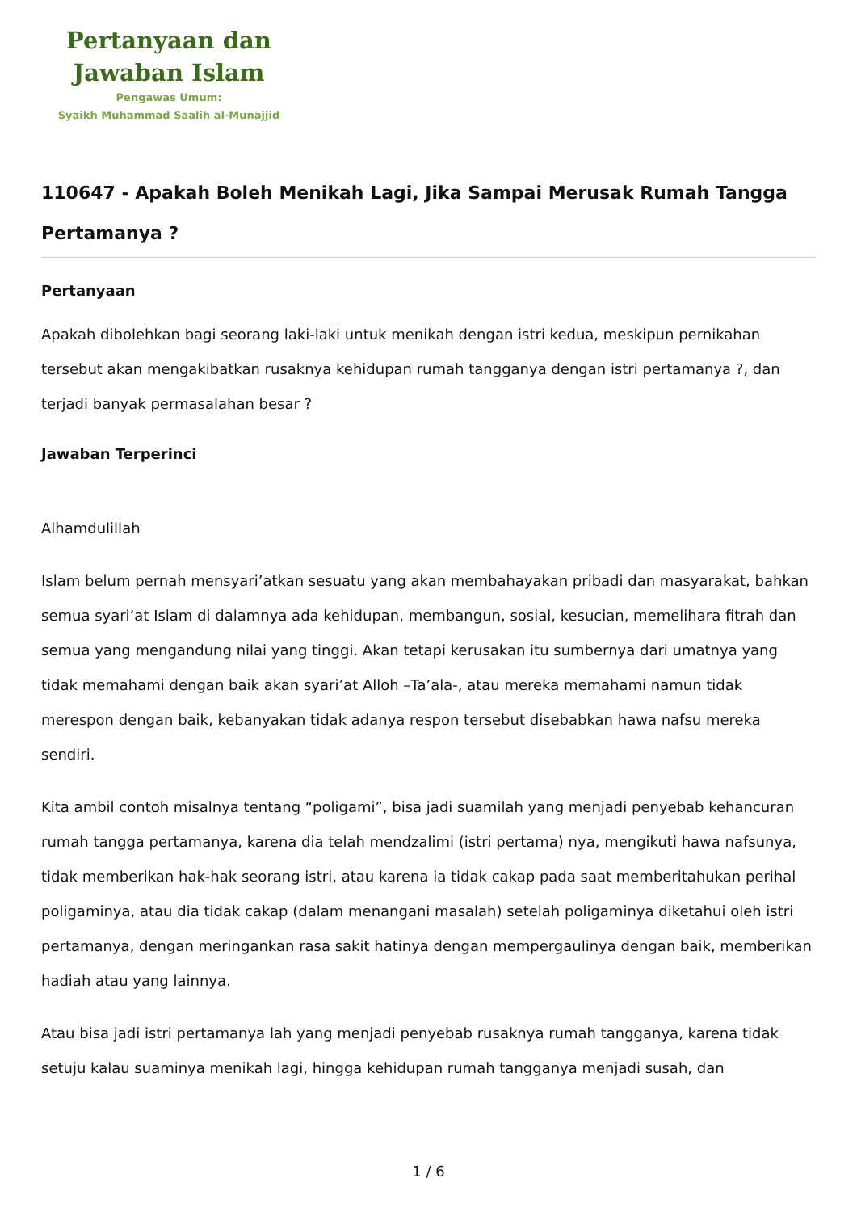Pertanyaan dan
Jawaban Islam
Pengawas Umum:
Syaikh Muhammad Saalih al-Munajjid
110647 - Apakah Boleh Menikah Lagi, Jika Sampai Merusak Rumah Tangga Pertamanya ?
Pertanyaan
Apakah dibolehkan bagi seorang laki-laki untuk menikah dengan istri kedua, meskipun pernikahan tersebut akan mengakibatkan rusaknya kehidupan rumah tangganya dengan istri pertamanya ?, dan terjadi banyak permasalahan besar ?
Jawaban Terperinci
Alhamdulillah
Islam belum pernah mensyari’atkan sesuatu yang akan membahayakan pribadi dan masyarakat, bahkan semua syari’at Islam di dalamnya ada kehidupan, membangun, sosial, kesucian, memelihara fitrah dan semua yang mengandung nilai yang tinggi. Akan tetapi kerusakan itu sumbernya dari umatnya yang tidak memahami dengan baik akan syari’at Alloh –Ta’ala-, atau mereka memahami namun tidak merespon dengan baik, kebanyakan tidak adanya respon tersebut disebabkan hawa nafsu mereka sendiri.
Kita ambil contoh misalnya tentang “poligami”, bisa jadi suamilah yang menjadi penyebab kehancuran rumah tangga pertamanya, karena dia telah mendzalimi (istri pertama) nya, mengikuti hawa nafsunya, tidak memberikan hak-hak seorang istri, atau karena ia tidak cakap pada saat memberitahukan perihal poligaminya, atau dia tidak cakap (dalam menangani masalah) setelah poligaminya diketahui oleh istri pertamanya, dengan meringankan rasa sakit hatinya dengan mempergaulinya dengan baik, memberikan hadiah atau yang lainnya.
Atau bisa jadi istri pertamanya lah yang menjadi penyebab rusaknya rumah tangganya, karena tidak setuju kalau suaminya menikah lagi, hingga kehidupan rumah tangganya menjadi susah, dan
1 / 6